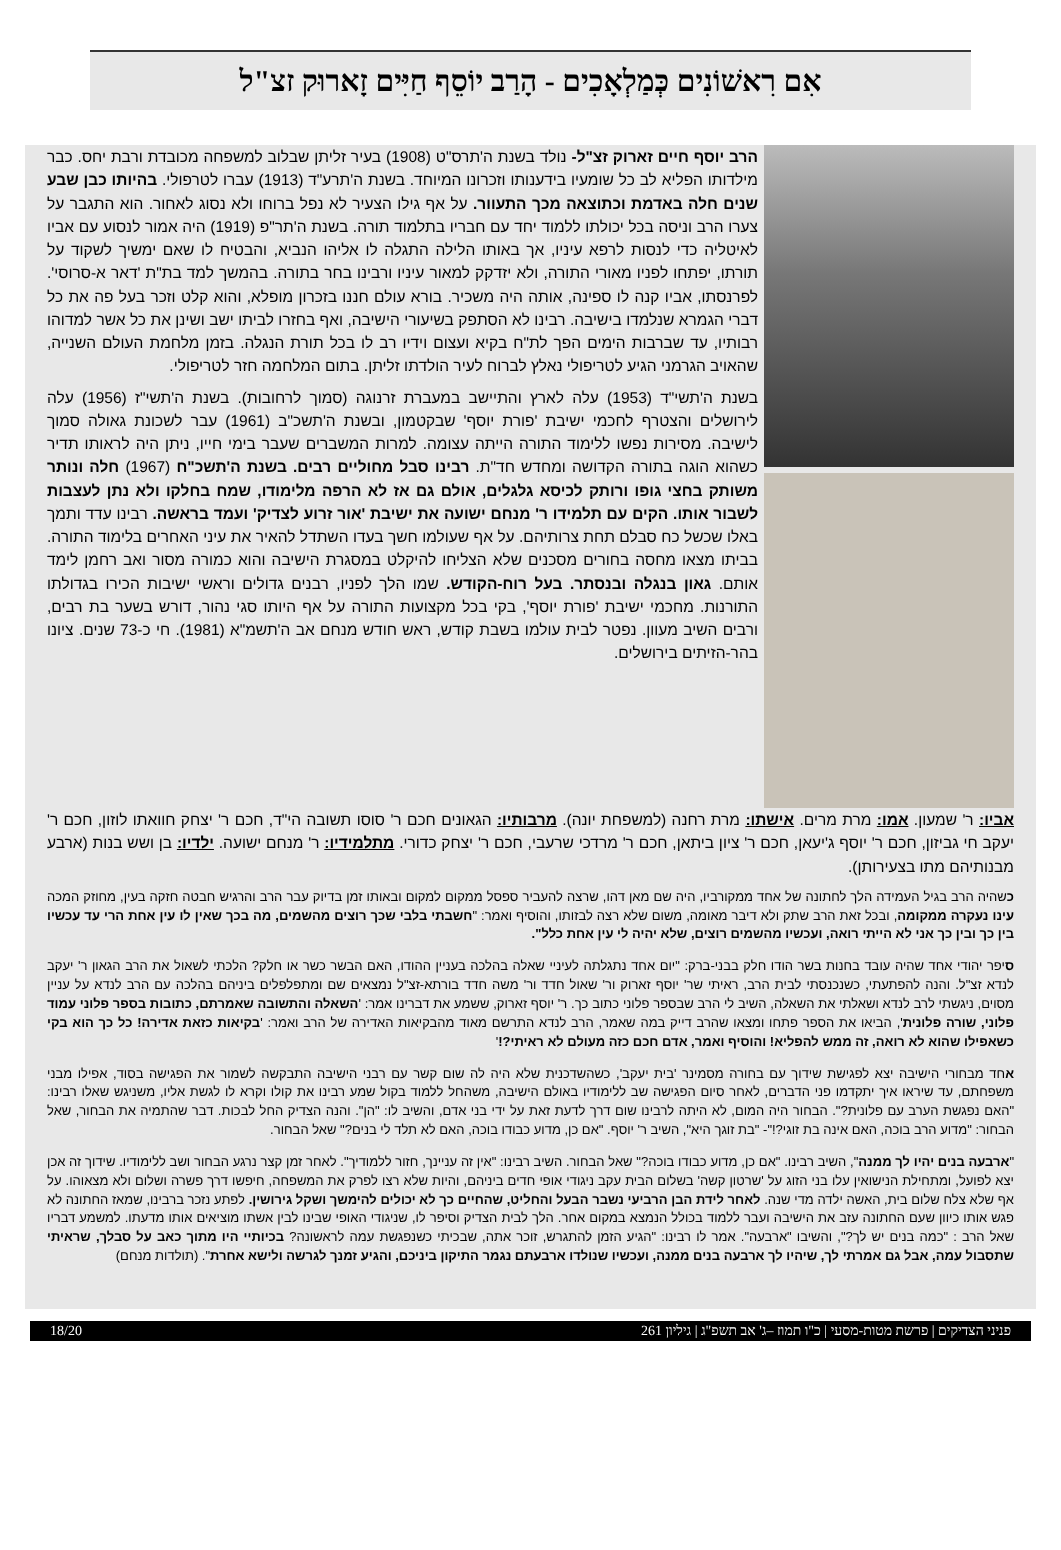אִם רִאשׁוֹנִים כְּמַלְאָכִים - הָרַב יוֹסֵף חַיִּים זָארוּק זצ"ל
הרב יוסף חיים זארוק זצ"ל- נולד בשנת ה'תרס"ט (1908) בעיר זליתן שבלוב למשפחה מכובדת ורבת יחס. כבר מילדותו הפליא לב כל שומעיו בידענותו וזכרונו המיוחד. בשנת ה'תרע"ד (1913) עברו לטרפולי. בהיותו כבן שבע שנים חלה באדמת וכתוצאה מכך התעוור. על אף גילו הצעיר לא נפל ברוחו ולא נסוג לאחור. הוא התגבר על צערו הרב וניסה בכל יכולתו ללמוד יחד עם חבריו בתלמוד תורה. בשנת ה'תר"פ (1919) היה אמור לנסוע עם אביו לאיטליה כדי לנסות לרפא עיניו, אך באותו הלילה התגלה לו אליהו הנביא, והבטיח לו שאם ימשיך לשקוד על תורתו, יפתחו לפניו מאורי התורה, ולא יזדקק למאור עיניו ורבינו בחר בתורה. בהמשך למד בת"ת 'דאר א-סרוסי'. לפרנסתו, אביו קנה לו ספינה, אותה היה משכיר. בורא עולם חננו בזכרון מופלא, והוא קלט וזכר בעל פה את כל דברי הגמרא שנלמדו בישיבה. רבינו לא הסתפק בשיעורי הישיבה, ואף בחזרו לביתו ישב ושינן את כל אשר למדוהו רבותיו, עד שברבות הימים הפך לת"ח בקיא ועצום וידיו רב לו בכל תורת הנגלה. בזמן מלחמת העולם השנייה, שהאויב הגרמני הגיע לטריפולי נאלץ לברוח לעיר הולדתו זליתן. בתום המלחמה חזר לטריפולי.
בשנת ה'תשי"ד (1953) עלה לארץ והתיישב במעברת זרנוגה (סמוך לרחובות). בשנת ה'תשי"ז (1956) עלה לירושלים והצטרף לחכמי ישיבת 'פורת יוסף' שבקטמון, ובשנת ה'תשכ"ב (1961) עבר לשכונת גאולה סמוך לישיבה. מסירות נפשו ללימוד התורה הייתה עצומה. למרות המשברים שעבר בימי חייו, ניתן היה לראותו תדיר כשהוא הוגה בתורה הקדושה ומחדש חד"ת. רבינו סבל מחוליים רבים. בשנת ה'תשכ"ח (1967) חלה ונותר משותק בחצי גופו ורותק לכיסא גלגלים, אולם גם אז לא הרפה מלימודו, שמח בחלקו ולא נתן לעצבות לשבור אותו. הקים עם תלמידו ר' מנחם ישועה את ישיבת 'אור זרוע לצדיק' ועמד בראשה. רבינו עדד ותמך באלו שכשל כח סבלם תחת צרותיהם. על אף שעולמו חשך בעדו השתדל להאיר את עיני האחרים בלימוד התורה. בביתו מצאו מחסה בחורים מסכנים שלא הצליחו להיקלט במסגרת הישיבה והוא כמורה מסור ואב רחמן לימד אותם. גאון בנגלה ובנסתר. בעל רוח-הקודש. שמו הלך לפניו, רבנים גדולים וראשי ישיבות הכירו בגדולתו התורנות. מחכמי ישיבת 'פורת יוסף', בקי בכל מקצועות התורה על אף היותו סגי נהור, דורש בשער בת רבים, ורבים השיב מעוון. נפטר לבית עולמו בשבת קודש, ראש חודש מנחם אב ה'תשמ"א (1981). חי כ-73 שנים. ציונו בהר-הזיתים בירושלים.
אביו: ר' שמעון. אמו: מרת מרים. אישתו: מרת רחנה (למשפחת יונה). מרבותיו: הגאונים חכם ר' סוסו תשובה הי"ד, חכם ר' יצחק חוואתו לוזון, חכם ר' יעקב חי גביזון, חכם ר' יוסף ג'יעאן, חכם ר' ציון ביתאן, חכם ר' מרדכי שרעבי, חכם ר' יצחק כדורי. מתלמידיו: ר' מנחם ישועה. ילדיו: בן ושש בנות (ארבע מבנותיהם מתו בצעירותן).
כשהיה הרב בגיל העמידה הלך לחתונה של אחד ממקורביו, היה שם מאן דהו, שרצה להעביר ספסל ממקום למקום ובאותו זמן בדיוק עבר הרב והרגיש חבטה חזקה בעין, מחוזק המכה עינו נעקרה ממקומה, ובכל זאת הרב שתק ולא דיבר מאומה, משום שלא רצה לבזותו, והוסיף ואמר: "חשבתי בלבי שכך רוצים מהשמים, מה בכך שאין לו עין אחת הרי עד עכשיו בין כך ובין כך אני לא הייתי רואה, ועכשיו מהשמים רוצים, שלא יהיה לי עין אחת כלל".
סיפר יהודי אחד שהיה עובד בחנות בשר הודו חלק בבני-ברק: "יום אחד נתגלתה לעיניי שאלה בהלכה בעניין ההודו, האם הבשר כשר או חלק? הלכתי לשאול את הרב הגאון ר' יעקב לנדא זצ"ל. והנה להפתעתי, כשנכנסתי לבית הרב, ראיתי שר' יוסף זארוק ור' שאול חדד ור' משה חדד בורתא-זצ"ל נמצאים שם ומתפלפלים ביניהם בהלכה עם הרב לנדא על עניין מסוים, ניגשתי לרב לנדא ושאלתי את השאלה, השיב לי הרב שבספר פלוני כתוב כך. ר' יוסף זארוק, ששמע את דברינו אמר: 'השאלה והתשובה שאמרתם, כתובות בספר פלוני עמוד פלוני, שורה פלונית', הביאו את הספר פתחו ומצאו שהרב דייק במה שאמר, הרב לנדא התרשם מאוד מהבקיאות האדירה של הרב ואמר: 'בקיאות כזאת אדירה! כל כך הוא בקי כשאפילו שהוא לא רואה, זה ממש להפליא! והוסיף ואמר, אדם חכם כזה מעולם לא ראיתי?!'
אחד מבחורי הישיבה יצא לפגישת שידוך עם בחורה מסמינר 'בית יעקב', כשהשדכנית שלא היה לה שום קשר עם רבני הישיבה התבקשה לשמור את הפגישה בסוד, אפילו מבני משפחתם, עד שיראו איך יתקדמו פני הדברים, לאחר סיום הפגישה שב ללימודיו באולם הישיבה, משהחל ללמוד בקול שמע רבינו את קולו וקרא לו לגשת אליו, משניגש שאלו רבינו: "האם נפגשת הערב עם פלונית?". הבחור היה המום, לא היתה לרבינו שום דרך לדעת זאת על ידי בני אדם, והשיב לו: "הן". והנה הצדיק החל לבכות. דבר שהתמיה את הבחור, שאל הבחור: "מדוע הרב בוכה, האם אינה בת זוגי?!"- "בת זוגך היא", השיב ר' יוסף. "אם כן, מדוע כבודו בוכה, האם לא תלד לי בנים?" שאל הבחור.
"ארבעה בנים יהיו לך ממנה", השיב רבינו. "אם כן, מדוע כבודו בוכה?" שאל הבחור. השיב רבינו: "אין זה עניינך, חזור ללמודיך". לאחר זמן קצר נרגע הבחור ושב ללימודיו. שידוך זה אכן יצא לפועל, ומתחילת הנישואין עלו בני הזוג על 'שרטון קשה' בשלום הבית עקב ניגודי אופי חדים ביניהם, והיות שלא רצו לפרק את המשפחה, חיפשו דרך פשרה ושלום ולא מצאוהו. על אף שלא צלח שלום בית, האשה ילדה מדי שנה. לאחר לידת הבן הרביעי נשבר הבעל והחליט, שהחיים כך לא יכולים להימשך ושקל גירושין. לפתע נזכר ברבינו, שמאז החתונה לא פגש אותו כיוון שעם החתונה עזב את הישיבה ועבר ללמוד בכולל הנמצא במקום אחר. הלך לבית הצדיק וסיפר לו, שניגודי האופי שבינו לבין אשתו מוציאים אותו מדעתו. למשמע דבריו שאל הרב : "כמה בנים יש לך?", והשיבו "ארבעה". אמר לו רבינו: "הגיע הזמן להתגרש, זוכר אתה, שבכיתי כשנפגשת עמה לראשונה? בכיותיי היו מתוך כאב על סבלך, שראיתי שתסבול עמה, אבל גם אמרתי לך, שיהיו לך ארבעה בנים ממנה, ועכשיו שנולדו ארבעתם נגמר התיקון ביניכם, והגיע זמנך לגרשה ולישא אחרת". (תולדות מנחם)
פניני הצדיקים | פרשת מטות-מסעי | כ"ו תמוז –ג' אב תשפ"ג | גיליון 261 18/20